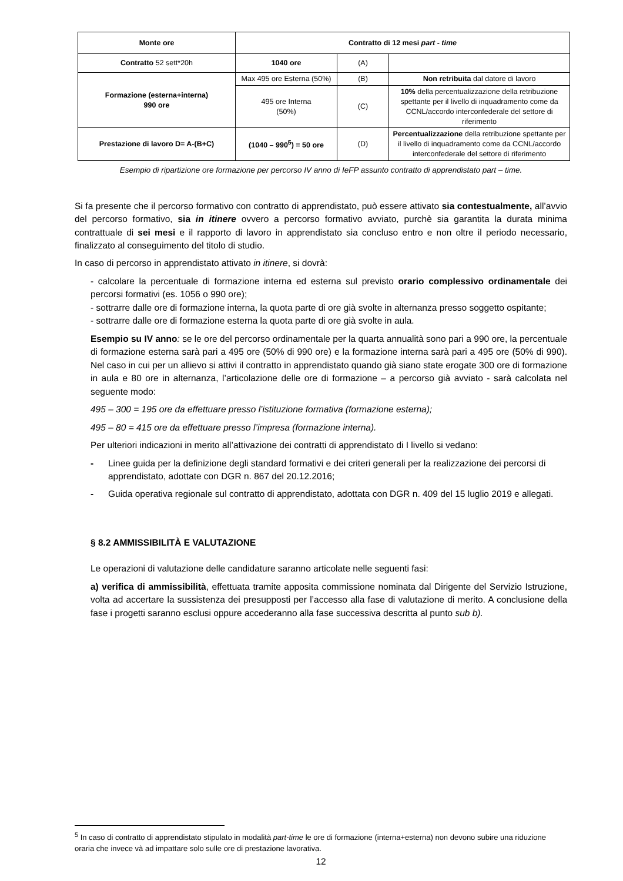| Monte ore | Contratto di 12 mesi part - time | | |
| Contratto 52 sett*20h | 1040 ore | (A) | |
| Formazione (esterna+interna) 990 ore | Max 495 ore Esterna (50%) | (B) | Non retribuita dal datore di lavoro |
| | 495 ore Interna (50%) | (C) | 10% della percentualizzazione della retribuzione spettante per il livello di inquadramento come da CCNL/accordo interconfederale del settore di riferimento |
| Prestazione di lavoro D= A-(B+C) | (1040 – 990<sup>5</sup>) = 50 ore | (D) | Percentualizzazione della retribuzione spettante per il livello di inquadramento come da CCNL/accordo interconfederale del settore di riferimento |
Esempio di ripartizione ore formazione per percorso IV anno di IeFP assunto contratto di apprendistato part – time.
Si fa presente che il percorso formativo con contratto di apprendistato, può essere attivato sia contestualmente, all’avvio del percorso formativo, sia in itinere ovvero a percorso formativo avviato, purchè sia garantita la durata minima contrattuale di sei mesi e il rapporto di lavoro in apprendistato sia concluso entro e non oltre il periodo necessario, finalizzato al conseguimento del titolo di studio.
In caso di percorso in apprendistato attivato in itinere, si dovrà:
- calcolare la percentuale di formazione interna ed esterna sul previsto orario complessivo ordinamentale dei percorsi formativi (es. 1056 o 990 ore);
- sottrarre dalle ore di formazione interna, la quota parte di ore già svolte in alternanza presso soggetto ospitante;
- sottrarre dalle ore di formazione esterna la quota parte di ore già svolte in aula.
Esempio su IV anno: se le ore del percorso ordinamentale per la quarta annualità sono pari a 990 ore, la percentuale di formazione esterna sarà pari a 495 ore (50% di 990 ore) e la formazione interna sarà pari a 495 ore (50% di 990). Nel caso in cui per un allievo si attivi il contratto in apprendistato quando già siano state erogate 300 ore di formazione in aula e 80 ore in alternanza, l’articolazione delle ore di formazione – a percorso già avviato - sarà calcolata nel seguente modo:
495 – 300 = 195 ore da effettuare presso l’istituzione formativa (formazione esterna);
495 – 80 = 415 ore da effettuare presso l’impresa (formazione interna).
Per ulteriori indicazioni in merito all’attivazione dei contratti di apprendistato di I livello si vedano:
- Linee guida per la definizione degli standard formativi e dei criteri generali per la realizzazione dei percorsi di apprendistato, adottate con DGR n. 867 del 20.12.2016;
- Guida operativa regionale sul contratto di apprendistato, adottata con DGR n. 409 del 15 luglio 2019 e allegati.
§ 8.2 AMMISSIBILITÀ E VALUTAZIONE
Le operazioni di valutazione delle candidature saranno articolate nelle seguenti fasi:
a) verifica di ammissibilità, effettuata tramite apposita commissione nominata dal Dirigente del Servizio Istruzione, volta ad accertare la sussistenza dei presupposti per l’accesso alla fase di valutazione di merito. A conclusione della fase i progetti saranno esclusi oppure accederanno alla fase successiva descritta al punto sub b).
<sup>5</sup> In caso di contratto di apprendistato stipulato in modalità part-time le ore di formazione (interna+esterna) non devono subire una riduzione oraria che invece và ad impattare solo sulle ore di prestazione lavorativa.
12